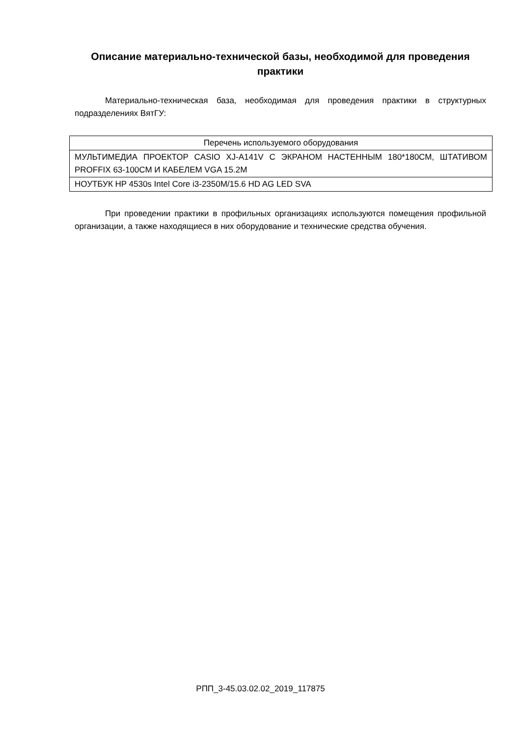Описание материально-технической базы, необходимой для проведения практики
Материально-техническая база, необходимая для проведения практики в структурных подразделениях ВятГУ:
| Перечень используемого оборудования |
| --- |
| МУЛЬТИМЕДИА ПРОЕКТОР CASIO XJ-A141V С ЭКРАНОМ НАСТЕННЫМ 180*180СМ, ШТАТИВОМ PROFFIX 63-100СМ И КАБЕЛЕМ VGA 15.2М |
| НОУТБУК HP 4530s Intel Core i3-2350M/15.6 HD AG LED SVA |
При проведении практики в профильных организациях используются помещения профильной организации, а также находящиеся в них оборудование и технические средства обучения.
РПП_3-45.03.02.02_2019_117875